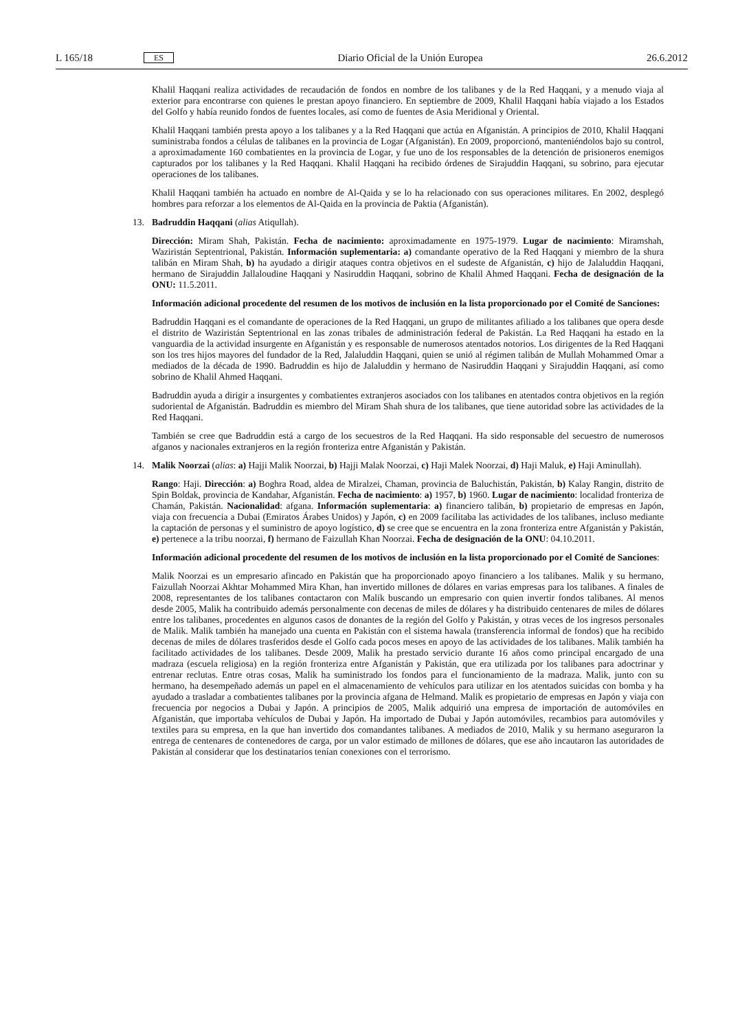L 165/18 ES Diario Oficial de la Unión Europea 26.6.2012
Khalil Haqqani realiza actividades de recaudación de fondos en nombre de los talibanes y de la Red Haqqani, y a menudo viaja al exterior para encontrarse con quienes le prestan apoyo financiero. En septiembre de 2009, Khalil Haqqani había viajado a los Estados del Golfo y había reunido fondos de fuentes locales, así como de fuentes de Asia Meridional y Oriental.
Khalil Haqqani también presta apoyo a los talibanes y a la Red Haqqani que actúa en Afganistán. A principios de 2010, Khalil Haqqani suministraba fondos a células de talibanes en la provincia de Logar (Afganistán). En 2009, proporcionó, manteniéndolos bajo su control, a aproximadamente 160 combatientes en la provincia de Logar, y fue uno de los responsables de la detención de prisioneros enemigos capturados por los talibanes y la Red Haqqani. Khalil Haqqani ha recibido órdenes de Sirajuddin Haqqani, su sobrino, para ejecutar operaciones de los talibanes.
Khalil Haqqani también ha actuado en nombre de Al-Qaida y se lo ha relacionado con sus operaciones militares. En 2002, desplegó hombres para reforzar a los elementos de Al-Qaida en la provincia de Paktia (Afganistán).
13. Badruddin Haqqani (alias Atiqullah).
Dirección: Miram Shah, Pakistán. Fecha de nacimiento: aproximadamente en 1975-1979. Lugar de nacimien­to: Miramshah, Waziristán Septentrional, Pakistán. Información suplementaria: a) comandante operativo de la Red Haqqani y miembro de la shura talibán en Miram Shah, b) ha ayudado a dirigir ataques contra objetivos en el sudeste de Afganistán, c) hijo de Jalaluddin Haqqani, hermano de Sirajuddin Jallaloudine Haqqani y Nasiruddin Haqqani, sobrino de Khalil Ahmed Haqqani. Fecha de designación de la ONU: 11.5.2011.
Información adicional procedente del resumen de los motivos de inclusión en la lista proporcionado por el Comité de Sanciones:
Badruddin Haqqani es el comandante de operaciones de la Red Haqqani, un grupo de militantes afiliado a los talibanes que opera desde el distrito de Waziristán Septentrional en las zonas tribales de administración federal de Pakistán. La Red Haqqani ha estado en la vanguardia de la actividad insurgente en Afganistán y es responsable de numerosos atentados notorios. Los dirigentes de la Red Haqqani son los tres hijos mayores del fundador de la Red, Jalaluddin Haqqani, quien se unió al régimen talibán de Mullah Mohammed Omar a mediados de la década de 1990. Badruddin es hijo de Jalaluddin y hermano de Nasiruddin Haqqani y Sirajuddin Haqqani, así como sobrino de Khalil Ahmed Haqqani.
Badruddin ayuda a dirigir a insurgentes y combatientes extranjeros asociados con los talibanes en atentados contra objetivos en la región sudoriental de Afganistán. Badruddin es miembro del Miram Shah shura de los talibanes, que tiene autoridad sobre las actividades de la Red Haqqani.
También se cree que Badruddin está a cargo de los secuestros de la Red Haqqani. Ha sido responsable del secuestro de numerosos afganos y nacionales extranjeros en la región fronteriza entre Afganistán y Pakistán.
14. Malik Noorzai (alias: a) Hajji Malik Noorzai, b) Hajji Malak Noorzai, c) Haji Malek Noorzai, d) Haji Maluk, e) Haji Aminullah).
Rango: Haji. Dirección: a) Boghra Road, aldea de Miralzei, Chaman, provincia de Baluchistán, Pakistán, b) Kalay Rangin, distrito de Spin Boldak, provincia de Kandahar, Afganistán. Fecha de nacimiento: a) 1957, b) 1960. Lugar de nacimiento: localidad fronteriza de Chamán, Pakistán. Nacionalidad: afgana. Información suplemen­taria: a) financiero talibán, b) propietario de empresas en Japón, viaja con frecuencia a Dubai (Emiratos Árabes Unidos) y Japón, c) en 2009 facilitaba las actividades de los talibanes, incluso mediante la captación de personas y el suministro de apoyo logístico, d) se cree que se encuentra en la zona fronteriza entre Afganistán y Pakistán, e) pertenece a la tribu noorzai, f) hermano de Faizullah Khan Noorzai. Fecha de designación de la ONU: 04.10.2011.
Información adicional procedente del resumen de los motivos de inclusión en la lista proporcionado por el Comité de Sanciones:
Malik Noorzai es un empresario afincado en Pakistán que ha proporcionado apoyo financiero a los talibanes. Malik y su hermano, Faizullah Noorzai Akhtar Mohammed Mira Khan, han invertido millones de dólares en varias empresas para los talibanes. A finales de 2008, representantes de los talibanes contactaron con Malik buscando un empresario con quien invertir fondos talibanes. Al menos desde 2005, Malik ha contribuido además perso­nalmente con decenas de miles de dólares y ha distribuido centenares de miles de dólares entre los talibanes, procedentes en algunos casos de donantes de la región del Golfo y Pakistán, y otras veces de los ingresos personales de Malik. Malik también ha manejado una cuenta en Pakistán con el sistema hawala (transferencia informal de fondos) que ha recibido decenas de miles de dólares trasferidos desde el Golfo cada pocos meses en apoyo de las actividades de los talibanes. Malik también ha facilitado actividades de los talibanes. Desde 2009, Malik ha prestado servicio durante 16 años como principal encargado de una madraza (escuela religiosa) en la región fronteriza entre Afganistán y Pakistán, que era utilizada por los talibanes para adoctrinar y entrenar reclutas. Entre otras cosas, Malik ha suministrado los fondos para el funcionamiento de la madraza. Malik, junto con su hermano, ha desempeñado además un papel en el almacenamiento de vehículos para utilizar en los atentados suicidas con bomba y ha ayudado a trasladar a combatientes talibanes por la provincia afgana de Helmand. Malik es propietario de empresas en Japón y viaja con frecuencia por negocios a Dubai y Japón. A principios de 2005, Malik adquirió una empresa de importación de automóviles en Afganistán, que importaba vehículos de Dubai y Japón. Ha importado de Dubai y Japón automóviles, recambios para automóviles y textiles para su empresa, en la que han invertido dos comandantes talibanes. A mediados de 2010, Malik y su hermano aseguraron la entrega de centenares de contenedores de carga, por un valor estimado de millones de dólares, que ese año incautaron las autoridades de Pakistán al considerar que los destinatarios tenían conexiones con el terrorismo.